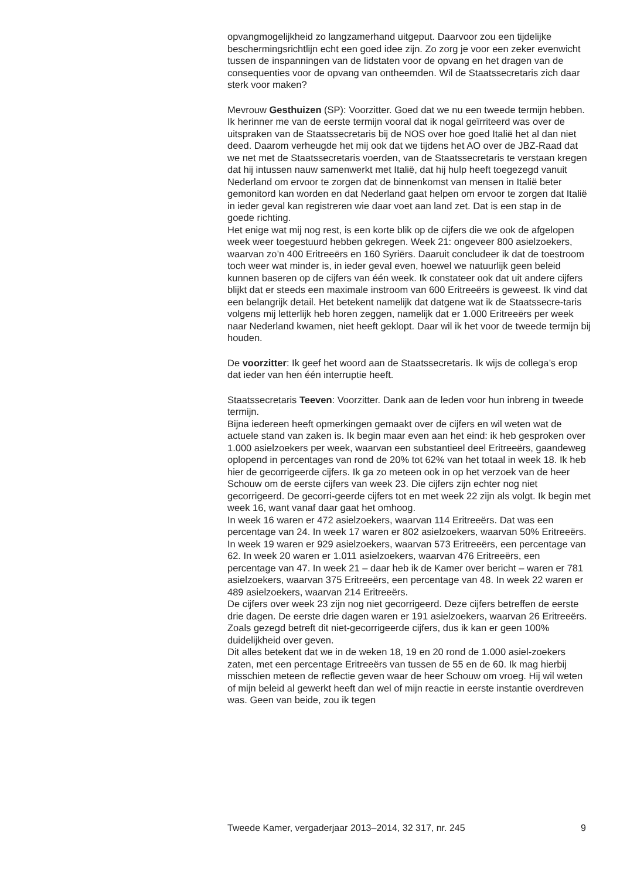opvangmogelijkheid zo langzamerhand uitgeput. Daarvoor zou een tijdelijke beschermingsrichtlijn echt een goed idee zijn. Zo zorg je voor een zeker evenwicht tussen de inspanningen van de lidstaten voor de opvang en het dragen van de consequenties voor de opvang van ontheemden. Wil de Staatssecretaris zich daar sterk voor maken?
Mevrouw Gesthuizen (SP): Voorzitter. Goed dat we nu een tweede termijn hebben. Ik herinner me van de eerste termijn vooral dat ik nogal geïrriteerd was over de uitspraken van de Staatssecretaris bij de NOS over hoe goed Italië het al dan niet deed. Daarom verheugde het mij ook dat we tijdens het AO over de JBZ-Raad dat we net met de Staatssecretaris voerden, van de Staatssecretaris te verstaan kregen dat hij intussen nauw samenwerkt met Italië, dat hij hulp heeft toegezegd vanuit Nederland om ervoor te zorgen dat de binnenkomst van mensen in Italië beter gemonitord kan worden en dat Nederland gaat helpen om ervoor te zorgen dat Italië in ieder geval kan registreren wie daar voet aan land zet. Dat is een stap in de goede richting.
Het enige wat mij nog rest, is een korte blik op de cijfers die we ook de afgelopen week weer toegestuurd hebben gekregen. Week 21: ongeveer 800 asielzoekers, waarvan zo’n 400 Eritreeërs en 160 Syriërs. Daaruit concludeer ik dat de toestroom toch weer wat minder is, in ieder geval even, hoewel we natuurlijk geen beleid kunnen baseren op de cijfers van één week. Ik constateer ook dat uit andere cijfers blijkt dat er steeds een maximale instroom van 600 Eritreeërs is geweest. Ik vind dat een belangrijk detail. Het betekent namelijk dat datgene wat ik de Staatssecre-taris volgens mij letterlijk heb horen zeggen, namelijk dat er 1.000 Eritreeërs per week naar Nederland kwamen, niet heeft geklopt. Daar wil ik het voor de tweede termijn bij houden.
De voorzitter: Ik geef het woord aan de Staatssecretaris. Ik wijs de collega’s erop dat ieder van hen één interruptie heeft.
Staatssecretaris Teeven: Voorzitter. Dank aan de leden voor hun inbreng in tweede termijn.
Bijna iedereen heeft opmerkingen gemaakt over de cijfers en wil weten wat de actuele stand van zaken is. Ik begin maar even aan het eind: ik heb gesproken over 1.000 asielzoekers per week, waarvan een substantieel deel Eritreeërs, gaandeweg oplopend in percentages van rond de 20% tot 62% van het totaal in week 18. Ik heb hier de gecorrigeerde cijfers. Ik ga zo meteen ook in op het verzoek van de heer Schouw om de eerste cijfers van week 23. Die cijfers zijn echter nog niet gecorrigeerd. De gecorri-geerde cijfers tot en met week 22 zijn als volgt. Ik begin met week 16, want vanaf daar gaat het omhoog.
In week 16 waren er 472 asielzoekers, waarvan 114 Eritreeërs. Dat was een percentage van 24. In week 17 waren er 802 asielzoekers, waarvan 50% Eritreeërs. In week 19 waren er 929 asielzoekers, waarvan 573 Eritreeërs, een percentage van 62. In week 20 waren er 1.011 asielzoekers, waarvan 476 Eritreeërs, een percentage van 47. In week 21 – daar heb ik de Kamer over bericht – waren er 781 asielzoekers, waarvan 375 Eritreeërs, een percentage van 48. In week 22 waren er 489 asielzoekers, waarvan 214 Eritreeërs.
De cijfers over week 23 zijn nog niet gecorrigeerd. Deze cijfers betreffen de eerste drie dagen. De eerste drie dagen waren er 191 asielzoekers, waarvan 26 Eritreeërs. Zoals gezegd betreft dit niet-gecorrigeerde cijfers, dus ik kan er geen 100% duidelijkheid over geven.
Dit alles betekent dat we in de weken 18, 19 en 20 rond de 1.000 asiel-zoekers zaten, met een percentage Eritreeërs van tussen de 55 en de 60. Ik mag hierbij misschien meteen de reflectie geven waar de heer Schouw om vroeg. Hij wil weten of mijn beleid al gewerkt heeft dan wel of mijn reactie in eerste instantie overdreven was. Geen van beide, zou ik tegen
Tweede Kamer, vergaderjaar 2013–2014, 32 317, nr. 245 9